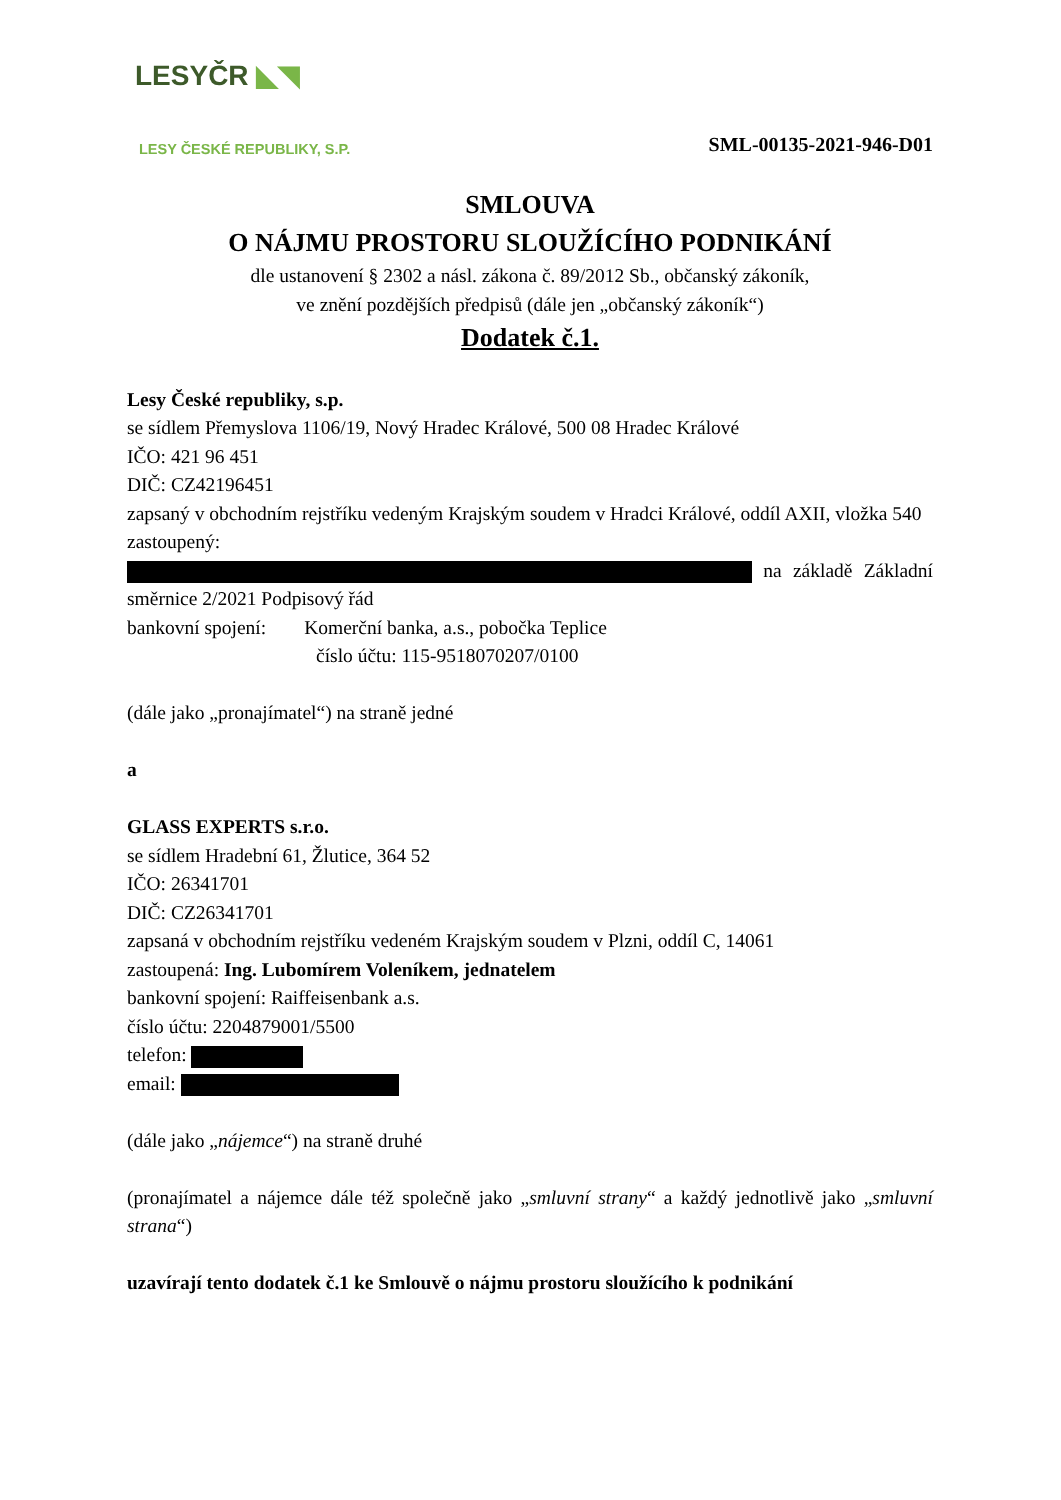LESYČR ◣◥
LESY ČESKÉ REPUBLIKY, S.P.
SML-00135-2021-946-D01
SMLOUVA
O NÁJMU PROSTORU SLOUŽÍCÍHO PODNIKÁNÍ
dle ustanovení § 2302 a násl. zákona č. 89/2012 Sb., občanský zákoník,
ve znění pozdějších předpisů (dále jen „občanský zákoník“)
Dodatek č.1.
Lesy České republiky, s.p.
se sídlem Přemyslova 1106/19, Nový Hradec Králové, 500 08 Hradec Králové
IČO: 421 96 451
DIČ: CZ42196451
zapsaný v obchodním rejstříku vedeným Krajským soudem v Hradci Králové, oddíl AXII, vložka 540
zastoupený:
na základě Základní směrnice 2/2021 Podpisový řád
bankovní spojení: Komerční banka, a.s., pobočka Teplice
číslo účtu: 115-9518070207/0100
(dále jako „pronajímatel“) na straně jedné
a
GLASS EXPERTS s.r.o.
se sídlem Hradební 61, Žlutice, 364 52
IČO: 26341701
DIČ: CZ26341701
zapsaná v obchodním rejstříku vedeném Krajským soudem v Plzni, oddíl C, 14061
zastoupená: Ing. Lubomírem Voleníkem, jednatelem
bankovní spojení: Raiffeisenbank a.s.
číslo účtu: 2204879001/5500
telefon:
email:
(dále jako „nájemce“) na straně druhé
(pronajímatel a nájemce dále též společně jako „smluvní strany“ a každý jednotlivě jako „smluvní strana“)
uzavírají tento dodatek č.1 ke Smlouvě o nájmu prostoru sloužícího k podnikání